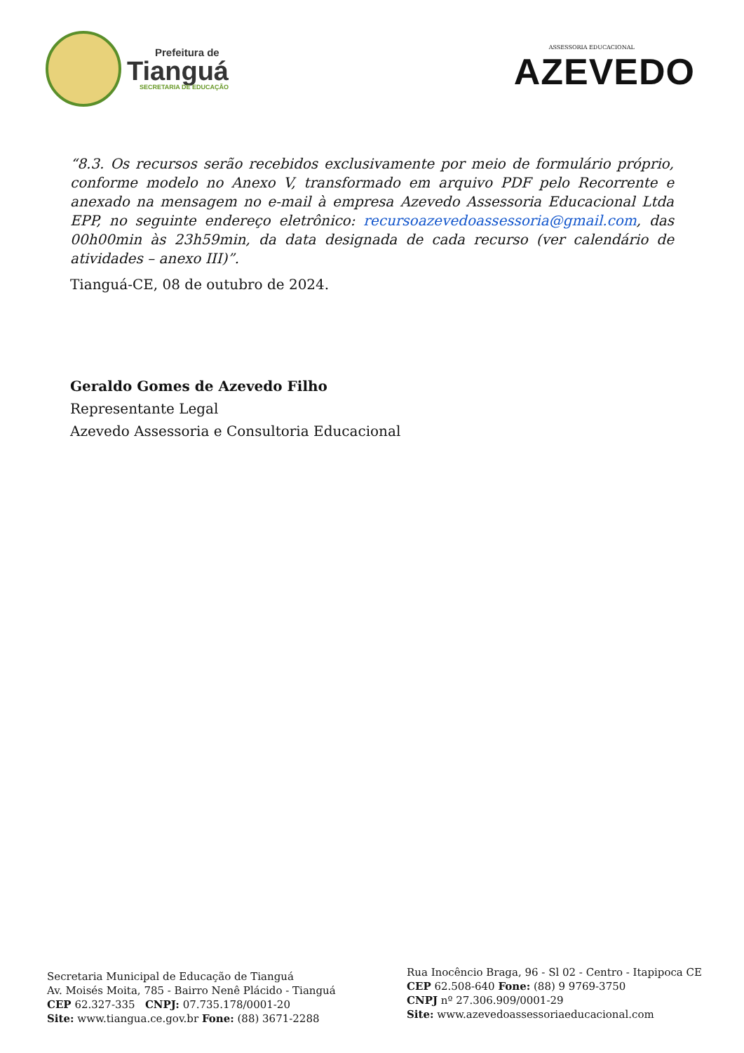Prefeitura de
Tianguá
SECRETARIA DE EDUCAÇÃO
ASSESSORIA EDUCACIONAL
AZEVEDO
“8.3. Os recursos serão recebidos exclusivamente por meio de formulário próprio, conforme modelo no Anexo V, transformado em arquivo PDF pelo Recorrente e anexado na mensagem no e-mail à empresa Azevedo Assessoria Educacional Ltda EPP, no seguinte endereço eletrônico: recursoazevedoassessoria@gmail.com, das 00h00min às 23h59min, da data designada de cada recurso (ver calendário de atividades – anexo III)”.
Tianguá-CE, 08 de outubro de 2024.
Geraldo Gomes de Azevedo Filho
Representante Legal
Azevedo Assessoria e Consultoria Educacional
Secretaria Municipal de Educação de Tianguá
Av. Moisés Moita, 785 - Bairro Nenê Plácido - Tianguá
CEP 62.327-335 CNPJ: 07.735.178/0001-20
Site: www.tiangua.ce.gov.br Fone: (88) 3671-2288
Rua Inocêncio Braga, 96 - Sl 02 - Centro - Itapipoca CE
CEP 62.508-640 Fone: (88) 9 9769-3750
CNPJ nº 27.306.909/0001-29
Site: www.azevedoassessoriaeducacional.com